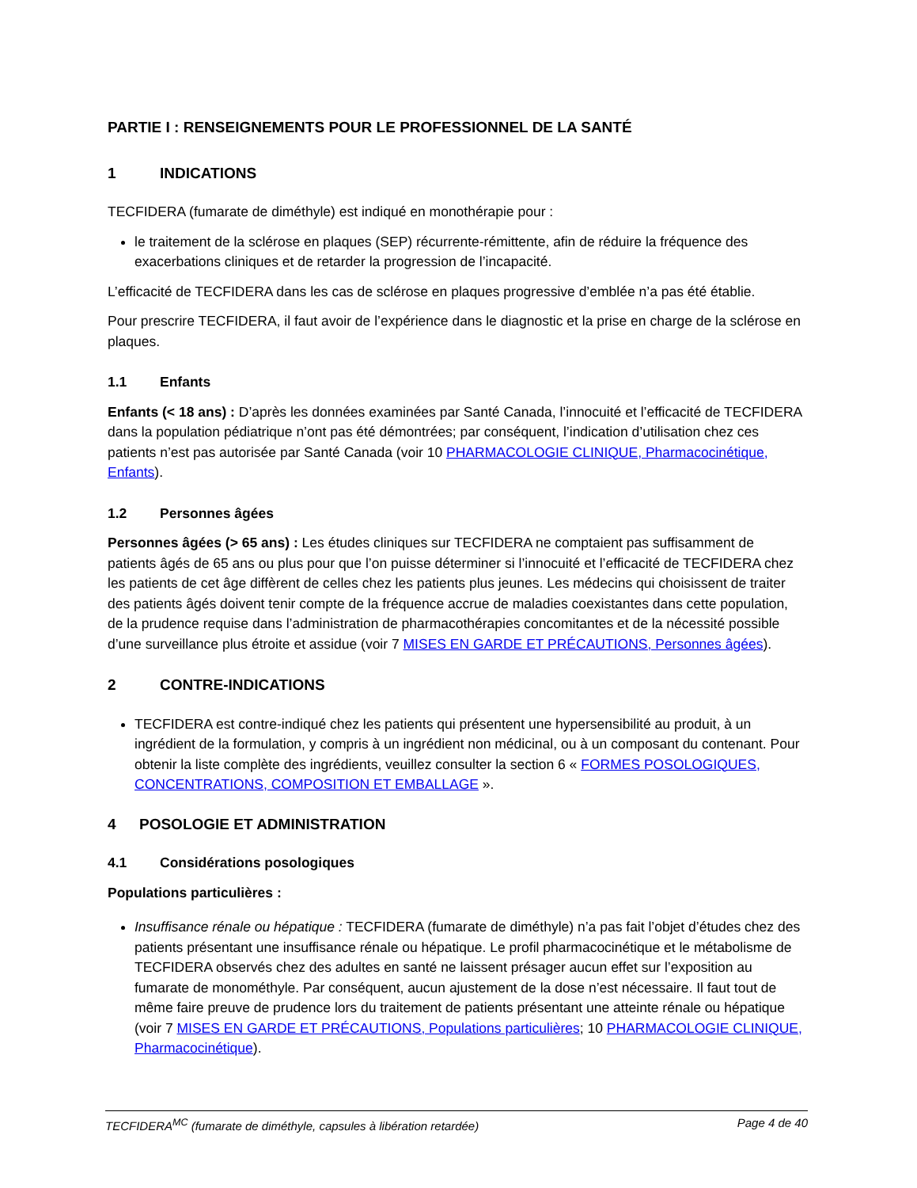PARTIE I : RENSEIGNEMENTS POUR LE PROFESSIONNEL DE LA SANTÉ
1 INDICATIONS
TECFIDERA (fumarate de diméthyle) est indiqué en monothérapie pour :
le traitement de la sclérose en plaques (SEP) récurrente-rémittente, afin de réduire la fréquence des exacerbations cliniques et de retarder la progression de l’incapacité.
L’efficacité de TECFIDERA dans les cas de sclérose en plaques progressive d’emblée n’a pas été établie.
Pour prescrire TECFIDERA, il faut avoir de l’expérience dans le diagnostic et la prise en charge de la sclérose en plaques.
1.1 Enfants
Enfants (< 18 ans) : D’après les données examinées par Santé Canada, l’innocuité et l’efficacité de TECFIDERA dans la population pédiatrique n’ont pas été démontrées; par conséquent, l’indication d’utilisation chez ces patients n’est pas autorisée par Santé Canada (voir 10 PHARMACOLOGIE CLINIQUE, Pharmacocinétique, Enfants).
1.2 Personnes âgées
Personnes âgées (> 65 ans) : Les études cliniques sur TECFIDERA ne comptaient pas suffisamment de patients âgés de 65 ans ou plus pour que l’on puisse déterminer si l’innocuité et l’efficacité de TECFIDERA chez les patients de cet âge diffèrent de celles chez les patients plus jeunes. Les médecins qui choisissent de traiter des patients âgés doivent tenir compte de la fréquence accrue de maladies coexistantes dans cette population, de la prudence requise dans l’administration de pharmacothérapies concomitantes et de la nécessité possible d’une surveillance plus étroite et assidue (voir 7 MISES EN GARDE ET PRÉCAUTIONS, Personnes âgées).
2 CONTRE-INDICATIONS
TECFIDERA est contre-indiqué chez les patients qui présentent une hypersensibilité au produit, à un ingrédient de la formulation, y compris à un ingrédient non médicinal, ou à un composant du contenant. Pour obtenir la liste complète des ingrédients, veuillez consulter la section 6 « FORMES POSOLOGIQUES, CONCENTRATIONS, COMPOSITION ET EMBALLAGE ».
4 POSOLOGIE ET ADMINISTRATION
4.1 Considérations posologiques
Populations particulières :
Insuffisance rénale ou hépatique : TECFIDERA (fumarate de diméthyle) n’a pas fait l’objet d’études chez des patients présentant une insuffisance rénale ou hépatique. Le profil pharmacocinétique et le métabolisme de TECFIDERA observés chez des adultes en santé ne laissent présager aucun effet sur l’exposition au fumarate de monométhyle. Par conséquent, aucun ajustement de la dose n’est nécessaire. Il faut tout de même faire preuve de prudence lors du traitement de patients présentant une atteinte rénale ou hépatique (voir 7 MISES EN GARDE ET PRÉCAUTIONS, Populations particulières; 10 PHARMACOLOGIE CLINIQUE, Pharmacocinétique).
TECFIDERA<sup>MC</sup> (fumarate de diméthyle, capsules à libération retardée) Page 4 de 40